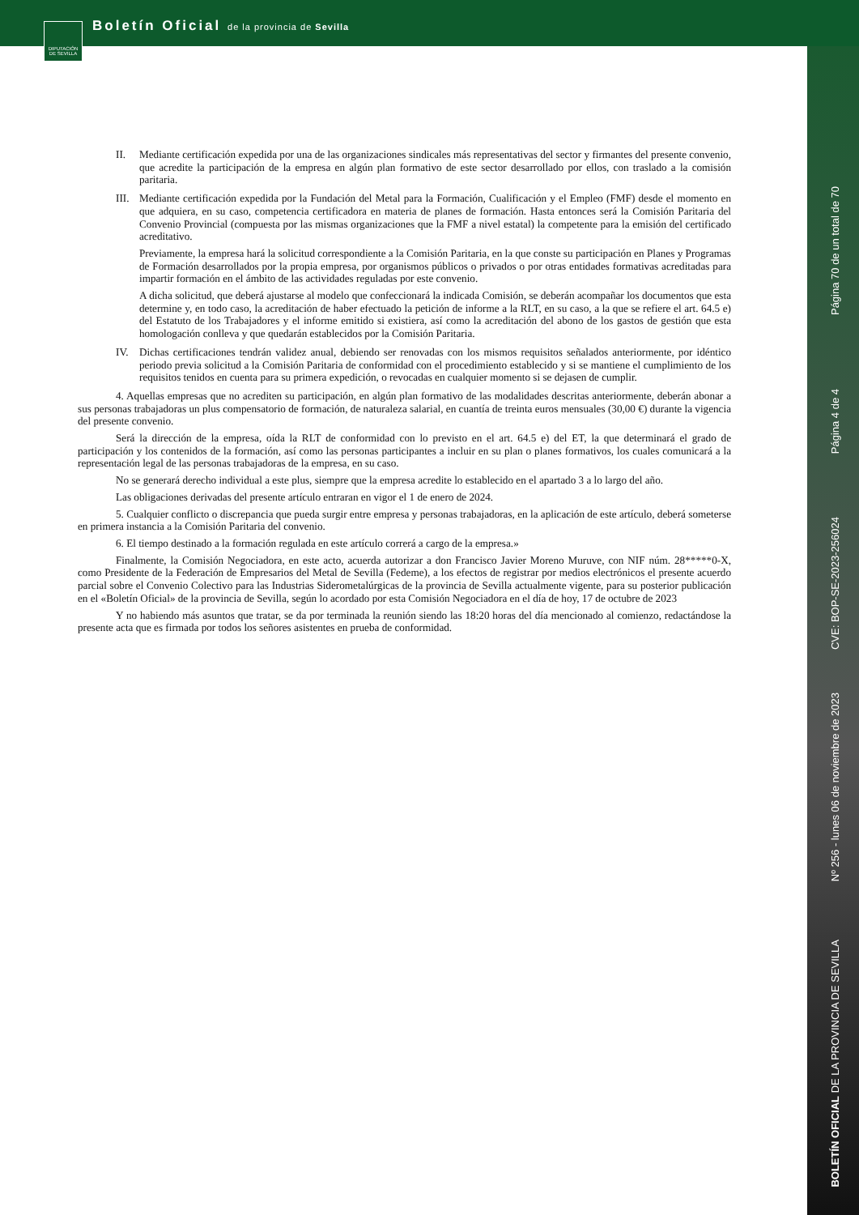DIPUTACIÓN DE SEVILLA
Boletín Oficial de la provincia de Sevilla
Página 70 de un total de 70
Página 4 de 4
CVE: BOP-SE-2023-256024
Nº 256 - lunes 06 de noviembre de 2023
BOLETÍN OFICIAL DE LA PROVINCIA DE SEVILLA
II. Mediante certificación expedida por una de las organizaciones sindicales más representativas del sector y firmantes del presente convenio, que acredite la participación de la empresa en algún plan formativo de este sector desarrollado por ellos, con traslado a la comisión paritaria.
III.
Mediante certificación expedida por la Fundación del Metal para la Formación, Cualificación y el Empleo (FMF) desde el momento en que adquiera, en su caso, competencia certificadora en materia de planes de formación. Hasta entonces será la Comisión Paritaria del Convenio Provincial (compuesta por las mismas organizaciones que la FMF a nivel estatal) la competente para la emisión del certificado acreditativo.
Previamente, la empresa hará la solicitud correspondiente a la Comisión Paritaria, en la que conste su participación en Planes y Programas de Formación desarrollados por la propia empresa, por organismos públicos o privados o por otras entidades formativas acreditadas para impartir formación en el ámbito de las actividades reguladas por este convenio.
A dicha solicitud, que deberá ajustarse al modelo que confeccionará la indicada Comisión, se deberán acompañar los documentos que esta determine y, en todo caso, la acreditación de haber efectuado la petición de informe a la RLT, en su caso, a la que se refiere el art. 64.5 e) del Estatuto de los Trabajadores y el informe emitido si existiera, así como la acreditación del abono de los gastos de gestión que esta homologación conlleva y que quedarán establecidos por la Comisión Paritaria.
IV. Dichas certificaciones tendrán validez anual, debiendo ser renovadas con los mismos requisitos señalados anteriormente, por idéntico periodo previa solicitud a la Comisión Paritaria de conformidad con el procedimiento establecido y si se mantiene el cumplimiento de los requisitos tenidos en cuenta para su primera expedición, o revocadas en cualquier momento si se dejasen de cumplir.
4. Aquellas empresas que no acrediten su participación, en algún plan formativo de las modalidades descritas anteriormente, deberán abonar a sus personas trabajadoras un plus compensatorio de formación, de naturaleza salarial, en cuantía de treinta euros mensuales (30,00 €) durante la vigencia del presente convenio.
Será la dirección de la empresa, oída la RLT de conformidad con lo previsto en el art. 64.5 e) del ET, la que determinará el grado de participación y los contenidos de la formación, así como las personas participantes a incluir en su plan o planes formativos, los cuales comunicará a la representación legal de las personas trabajadoras de la empresa, en su caso.
No se generará derecho individual a este plus, siempre que la empresa acredite lo establecido en el apartado 3 a lo largo del año.
Las obligaciones derivadas del presente artículo entraran en vigor el 1 de enero de 2024.
5. Cualquier conflicto o discrepancia que pueda surgir entre empresa y personas trabajadoras, en la aplicación de este artículo, deberá someterse en primera instancia a la Comisión Paritaria del convenio.
6. El tiempo destinado a la formación regulada en este artículo correrá a cargo de la empresa.»
Finalmente, la Comisión Negociadora, en este acto, acuerda autorizar a don Francisco Javier Moreno Muruve, con NIF núm. 28*****0-X, como Presidente de la Federación de Empresarios del Metal de Sevilla (Fedeme), a los efectos de registrar por medios electrónicos el presente acuerdo parcial sobre el Convenio Colectivo para las Industrias Siderometalúrgicas de la provincia de Sevilla actualmente vigente, para su posterior publicación en el «Boletín Oficial» de la provincia de Sevilla, según lo acordado por esta Comisión Negociadora en el día de hoy, 17 de octubre de 2023
Y no habiendo más asuntos que tratar, se da por terminada la reunión siendo las 18:20 horas del día mencionado al comienzo, redactándose la presente acta que es firmada por todos los señores asistentes en prueba de conformidad.